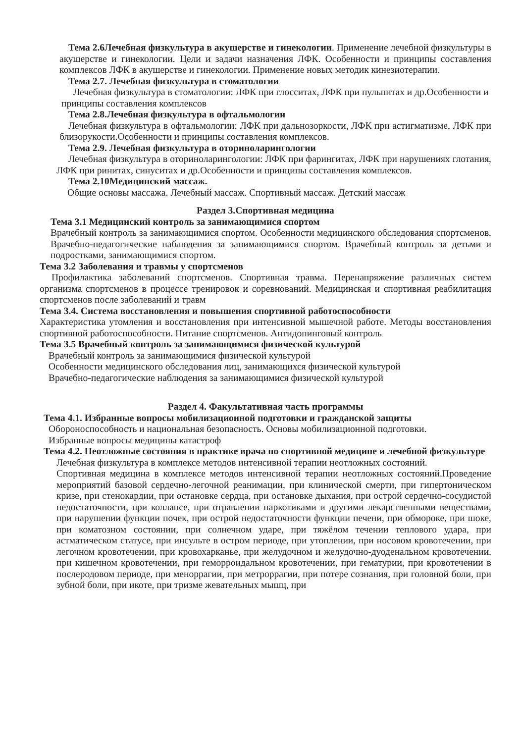Тема 2.6Лечебная физкультура в акушерстве и гинекологии. Применение лечебной физкультуры в акушерстве и гинекологии. Цели и задачи назначения ЛФК. Особенности и принципы составления комплексов ЛФК в акушерстве и гинекологии. Применение новых методик кинезиотерапии.
Тема 2.7. Лечебная физкультура в стоматологии
Лечебная физкультура в стоматологии: ЛФК при глосситах, ЛФК при пульпитах и др.Особенности и принципы составления комплексов
Тема 2.8.Лечебная физкультура в офтальмологии
Лечебная физкультура в офтальмологии: ЛФК при дальнозоркости, ЛФК при астигматизме, ЛФК при близорукости.Особенности и принципы составления комплексов.
Тема 2.9. Лечебная физкультура в оториноларингологии
Лечебная физкультура в оториноларингологии: ЛФК при фарингитах, ЛФК при нарушениях глотания, ЛФК при ринитах, синуситах и др.Особенности и принципы составления комплексов.
Тема 2.10Медицинский массаж.
Общие основы массажа. Лечебный массаж. Спортивный массаж. Детский массаж
Раздел 3.Спортивная медицина
Тема 3.1 Медицинский контроль за занимающимися спортом
Врачебный контроль за занимающимися спортом. Особенности медицинского обследования спортсменов. Врачебно-педагогические наблюдения за занимающимися спортом. Врачебный контроль за детьми и подростками, занимающимися спортом.
Тема 3.2 Заболевания и травмы у спортсменов
Профилактика заболеваний спортсменов. Спортивная травма. Перенапряжение различных систем организма спортсменов в процессе тренировок и соревнований. Медицинская и спортивная реабилитация спортсменов после заболеваний и травм
Тема 3.4. Система восстановления и повышения спортивной работоспособности
Характеристика утомления и восстановления при интенсивной мышечной работе. Методы восстановления спортивной работоспособности. Питание спортсменов. Антидопинговый контроль
Тема 3.5 Врачебный контроль за занимающимися физической культурой
Врачебный контроль за занимающимися физической культурой
Особенности медицинского обследования лиц, занимающихся физической культурой
Врачебно-педагогические наблюдения за занимающимися физической культурой
Раздел 4. Факультативная часть программы
Тема 4.1. Избранные вопросы мобилизационной подготовки и гражданской защиты
Обороноспособность и национальная безопасность. Основы мобилизационной подготовки.
Избранные вопросы медицины катастроф
Тема 4.2. Неотложные состояния в практике врача по спортивной медицине и лечебной физкультуре
Лечебная физкультура в комплексе методов интенсивной терапии неотложных состояний.
Спортивная медицина в комплексе методов интенсивной терапии неотложных состояний.Проведение мероприятий базовой сердечно-легочной реанимации, при клинической смерти, при гипертоническом кризе, при стенокардии, при остановке сердца, при остановке дыхания, при острой сердечно-сосудистой недостаточности, при коллапсе, при отравлении наркотиками и другими лекарственными веществами, при нарушении функции почек, при острой недостаточности функции печени, при обмороке, при шоке, при коматозном состоянии, при солнечном ударе, при тяжёлом течении теплового удара, при астматическом статусе, при инсульте в остром периоде, при утоплении, при носовом кровотечении, при легочном кровотечении, при кровохарканье, при желудочном и желудочно-дуоденальном кровотечении, при кишечном кровотечении, при геморроидальном кровотечении, при гематурии, при кровотечении в послеродовом периоде, при меноррагии, при метроррагии, при потере сознания, при головной боли, при зубной боли, при икоте, при тризме жевательных мышц, при